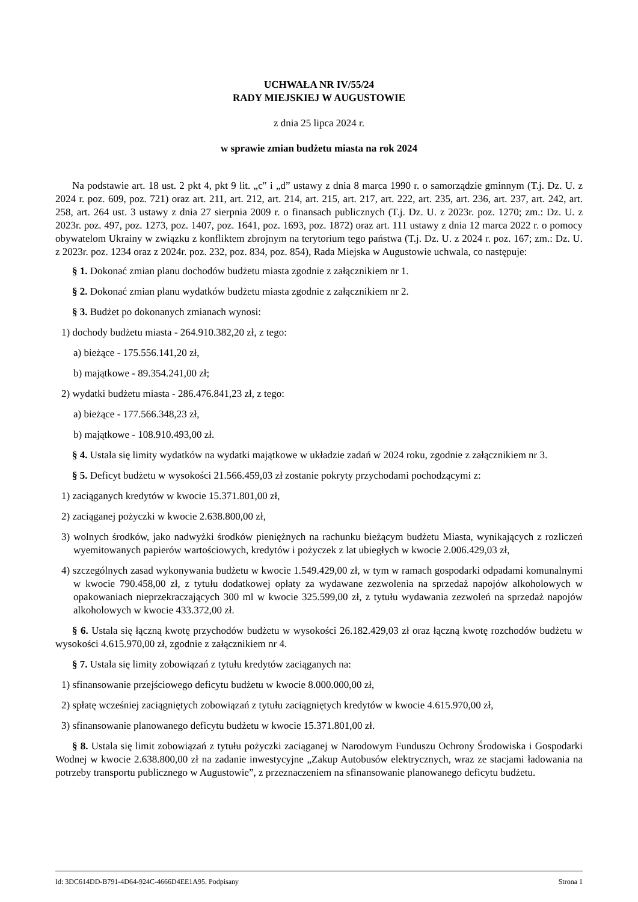UCHWAŁA NR IV/55/24
RADY MIEJSKIEJ W AUGUSTOWIE
z dnia 25 lipca 2024 r.
w sprawie zmian budżetu miasta na rok 2024
Na podstawie art. 18 ust. 2 pkt 4, pkt 9 lit. „c" i „d” ustawy z dnia 8 marca 1990 r. o samorządzie gminnym (T.j. Dz. U. z 2024 r. poz. 609, poz. 721) oraz art. 211, art. 212, art. 214, art. 215, art. 217, art. 222, art. 235, art. 236, art. 237, art. 242, art. 258, art. 264 ust. 3 ustawy z dnia 27 sierpnia 2009 r. o finansach publicznych (T.j. Dz. U. z 2023r. poz. 1270; zm.: Dz. U. z 2023r. poz. 497, poz. 1273, poz. 1407, poz. 1641, poz. 1693, poz. 1872) oraz art. 111 ustawy z dnia 12 marca 2022 r. o pomocy obywatelom Ukrainy w związku z konfliktem zbrojnym na terytorium tego państwa (T.j. Dz. U. z 2024 r. poz. 167; zm.: Dz. U. z 2023r. poz. 1234 oraz z 2024r. poz. 232, poz. 834, poz. 854), Rada Miejska w Augustowie uchwala, co następuje:
§ 1. Dokonać zmian planu dochodów budżetu miasta zgodnie z załącznikiem nr 1.
§ 2. Dokonać zmian planu wydatków budżetu miasta zgodnie z załącznikiem nr 2.
§ 3. Budżet po dokonanych zmianach wynosi:
1) dochody budżetu miasta - 264.910.382,20 zł, z tego:
a) bieżące - 175.556.141,20 zł,
b) majątkowe - 89.354.241,00 zł;
2) wydatki budżetu miasta - 286.476.841,23 zł, z tego:
a) bieżące - 177.566.348,23 zł,
b) majątkowe - 108.910.493,00 zł.
§ 4. Ustala się limity wydatków na wydatki majątkowe w układzie zadań w 2024 roku, zgodnie z załącznikiem nr 3.
§ 5. Deficyt budżetu w wysokości 21.566.459,03 zł zostanie pokryty przychodami pochodzącymi z:
1) zaciąganych kredytów w kwocie 15.371.801,00 zł,
2) zaciąganej pożyczki w kwocie 2.638.800,00 zł,
3) wolnych środków, jako nadwyżki środków pieniężnych na rachunku bieżącym budżetu Miasta, wynikających z rozliczeń wyemitowanych papierów wartościowych, kredytów i pożyczek z lat ubiegłych w kwocie 2.006.429,03 zł,
4) szczególnych zasad wykonywania budżetu w kwocie 1.549.429,00 zł, w tym w ramach gospodarki odpadami komunalnymi w kwocie 790.458,00 zł, z tytułu dodatkowej opłaty za wydawane zezwolenia na sprzedaż napojów alkoholowych w opakowaniach nieprzekraczających 300 ml w kwocie 325.599,00 zł, z tytułu wydawania zezwoleń na sprzedaż napojów alkoholowych w kwocie 433.372,00 zł.
§ 6. Ustala się łączną kwotę przychodów budżetu w wysokości 26.182.429,03 zł oraz łączną kwotę rozchodów budżetu w wysokości 4.615.970,00 zł, zgodnie z załącznikiem nr 4.
§ 7. Ustala się limity zobowiązań z tytułu kredytów zaciąganych na:
1) sfinansowanie przejściowego deficytu budżetu w kwocie 8.000.000,00 zł,
2) spłatę wcześniej zaciągniętych zobowiązań z tytułu zaciągniętych kredytów w kwocie 4.615.970,00 zł,
3) sfinansowanie planowanego deficytu budżetu w kwocie 15.371.801,00 zł.
§ 8. Ustala się limit zobowiązań z tytułu pożyczki zaciąganej w Narodowym Funduszu Ochrony Środowiska i Gospodarki Wodnej w kwocie 2.638.800,00 zł na zadanie inwestycyjne „Zakup Autobusów elektrycznych, wraz ze stacjami ładowania na potrzeby transportu publicznego w Augustowie”, z przeznaczeniem na sfinansowanie planowanego deficytu budżetu.
Id: 3DC614DD-B791-4D64-924C-4666D4EE1A95. Podpisany Strona 1